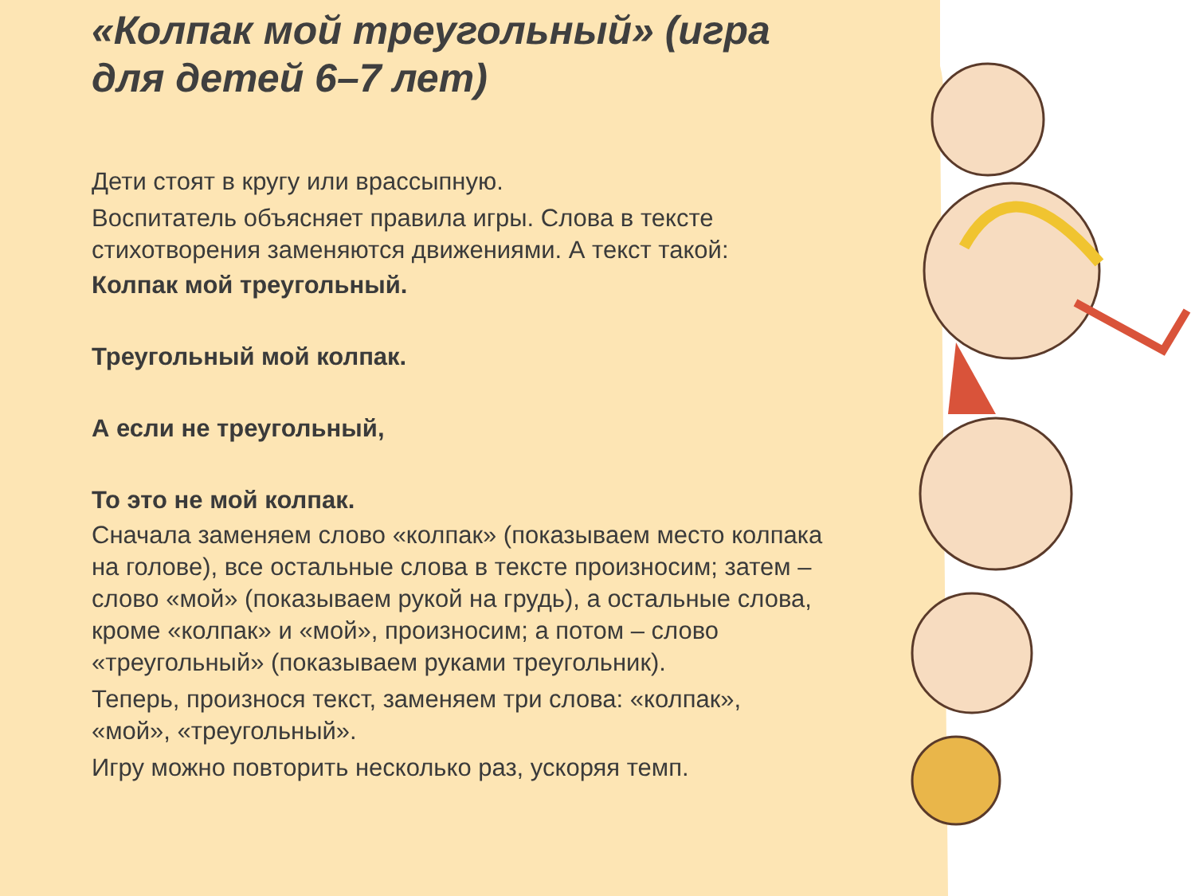«Колпак мой треугольный» (игра для детей 6–7 лет)
Дети стоят в кругу или врассыпную.
Воспитатель объясняет правила игры. Слова в тексте стихотворения заменяются движениями. А текст такой:
Колпак мой треугольный.
Треугольный мой колпак.
А если не треугольный,
То это не мой колпак.
Сначала заменяем слово «колпак» (показываем место колпака на голове), все остальные слова в тексте произносим; затем – слово «мой» (показываем рукой на грудь), а остальные слова, кроме «колпак» и «мой», произносим; а потом – слово «треугольный» (показываем руками треугольник).
Теперь, произнося текст, заменяем три слова: «колпак», «мой», «треугольный».
Игру можно повторить несколько раз, ускоряя темп.